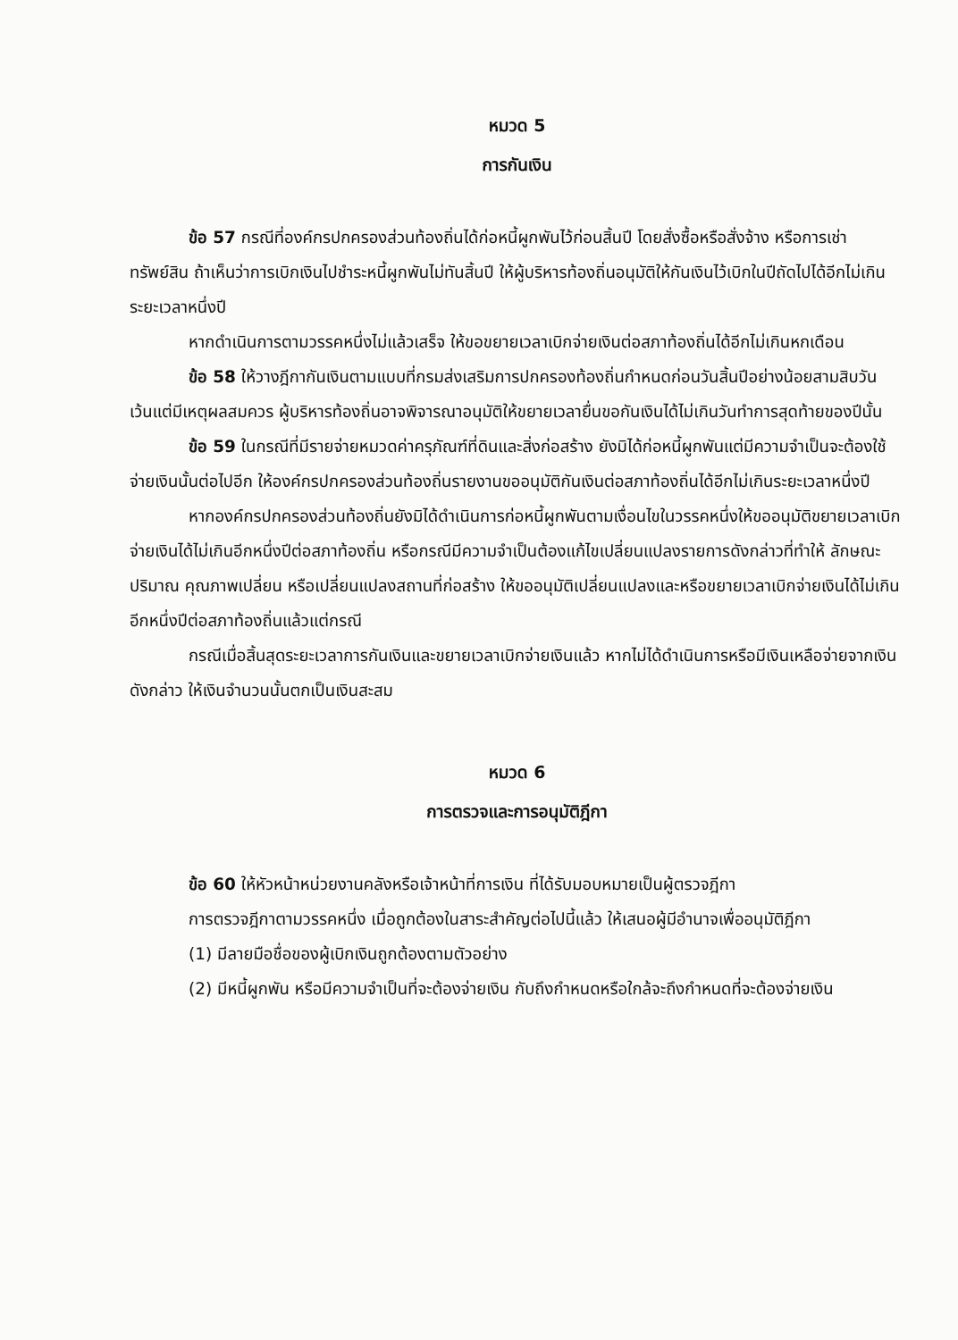หมวด 5
การกันเงิน
ข้อ 57 กรณีที่องค์กรปกครองส่วนท้องถิ่นได้ก่อหนี้ผูกพันไว้ก่อนสิ้นปี โดยสั่งซื้อหรือสั่งจ้าง หรือการเช่าทรัพย์สิน ถ้าเห็นว่าการเบิกเงินไปชำระหนี้ผูกพันไม่ทันสิ้นปี ให้ผู้บริหารท้องถิ่นอนุมัติให้กันเงินไว้เบิกในปีถัดไปได้อีกไม่เกินระยะเวลาหนึ่งปี
หากดำเนินการตามวรรคหนึ่งไม่แล้วเสร็จ ให้ขอขยายเวลาเบิกจ่ายเงินต่อสภาท้องถิ่นได้อีกไม่เกินหกเดือน
ข้อ 58 ให้วางฎีกากันเงินตามแบบที่กรมส่งเสริมการปกครองท้องถิ่นกำหนดก่อนวันสิ้นปีอย่างน้อยสามสิบวัน เว้นแต่มีเหตุผลสมควร ผู้บริหารท้องถิ่นอาจพิจารณาอนุมัติให้ขยายเวลายื่นขอกันเงินได้ไม่เกินวันทำการสุดท้ายของปีนั้น
ข้อ 59 ในกรณีที่มีรายจ่ายหมวดค่าครุภัณฑ์ที่ดินและสิ่งก่อสร้าง ยังมิได้ก่อหนี้ผูกพันแต่มีความจำเป็นจะต้องใช้จ่ายเงินนั้นต่อไปอีก ให้องค์กรปกครองส่วนท้องถิ่นรายงานขออนุมัติกันเงินต่อสภาท้องถิ่นได้อีกไม่เกินระยะเวลาหนึ่งปี
หากองค์กรปกครองส่วนท้องถิ่นยังมิได้ดำเนินการก่อหนี้ผูกพันตามเงื่อนไขในวรรคหนึ่งให้ขออนุมัติขยายเวลาเบิกจ่ายเงินได้ไม่เกินอีกหนึ่งปีต่อสภาท้องถิ่น หรือกรณีมีความจำเป็นต้องแก้ไขเปลี่ยนแปลงรายการดังกล่าวที่ทำให้ ลักษณะ ปริมาณ คุณภาพเปลี่ยน หรือเปลี่ยนแปลงสถานที่ก่อสร้าง ให้ขออนุมัติเปลี่ยนแปลงและหรือขยายเวลาเบิกจ่ายเงินได้ไม่เกินอีกหนึ่งปีต่อสภาท้องถิ่นแล้วแต่กรณี
กรณีเมื่อสิ้นสุดระยะเวลาการกันเงินและขยายเวลาเบิกจ่ายเงินแล้ว หากไม่ได้ดำเนินการหรือมีเงินเหลือจ่ายจากเงินดังกล่าว ให้เงินจำนวนนั้นตกเป็นเงินสะสม
หมวด 6
การตรวจและการอนุมัติฎีกา
ข้อ 60 ให้หัวหน้าหน่วยงานคลังหรือเจ้าหน้าที่การเงิน ที่ได้รับมอบหมายเป็นผู้ตรวจฎีกา
การตรวจฎีกาตามวรรคหนึ่ง เมื่อถูกต้องในสาระสำคัญต่อไปนี้แล้ว ให้เสนอผู้มีอำนาจเพื่ออนุมัติฎีกา
(1) มีลายมือชื่อของผู้เบิกเงินถูกต้องตามตัวอย่าง
(2) มีหนี้ผูกพัน หรือมีความจำเป็นที่จะต้องจ่ายเงิน กับถึงกำหนดหรือใกล้จะถึงกำหนดที่จะต้องจ่ายเงิน